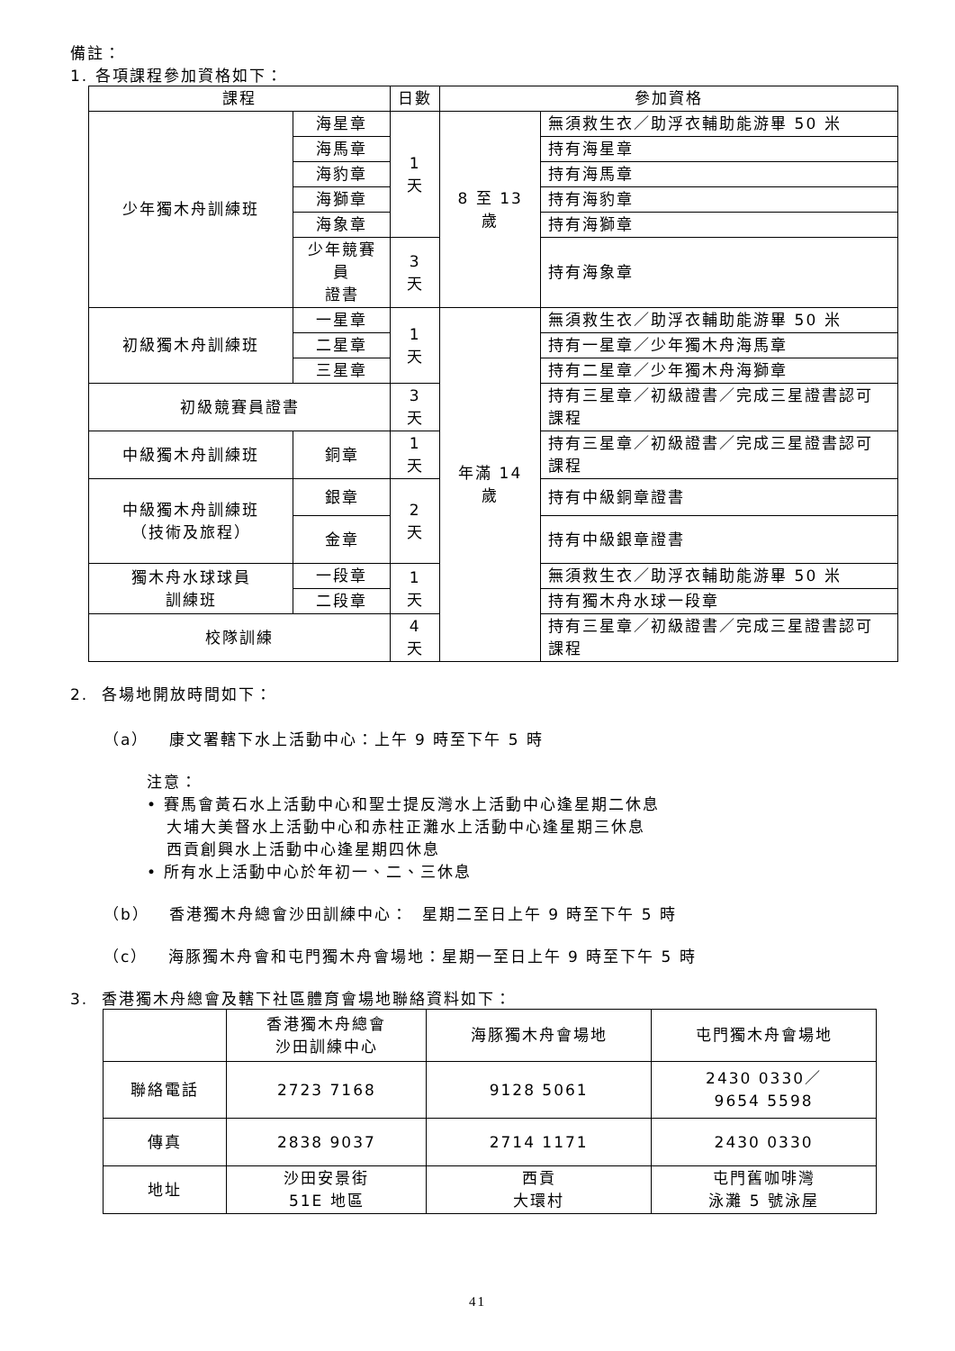備註：
1. 各項課程參加資格如下：
| 課程 | | 日數 | 參加資格 | |
| --- | --- | --- | --- | --- |
| 少年獨木舟訓練班 | 海星章 | 1 天 | 8 至 13 歲 | 無須救生衣／助浮衣輔助能游畢 50 米 |
| | 海馬章 | | | 持有海星章 |
| | 海豹章 | | | 持有海馬章 |
| | 海獅章 | | | 持有海豹章 |
| | 海象章 | | | 持有海獅章 |
| | 少年競賽員 證書 | 3 天 | | 持有海象章 |
| 初級獨木舟訓練班 | 一星章 | 1 天 | 年滿 14 歲 | 無須救生衣／助浮衣輔助能游畢 50 米 |
| | 二星章 | | | 持有一星章／少年獨木舟海馬章 |
| | 三星章 | | | 持有二星章／少年獨木舟海獅章 |
| 初級競賽員證書 | | 3 天 | | 持有三星章／初級證書／完成三星證書認可課程 |
| 中級獨木舟訓練班 | 銅章 | 1 天 | | 持有三星章／初級證書／完成三星證書認可課程 |
| 中級獨木舟訓練班 （技術及旅程） | 銀章 | 2 天 | | 持有中級銅章證書 |
| | 金章 | | | 持有中級銀章證書 |
| 獨木舟水球球員 訓練班 | 一段章 | 1 天 | | 無須救生衣／助浮衣輔助能游畢 50 米 |
| | 二段章 | | | 持有獨木舟水球一段章 |
| 校隊訓練 | | 4 天 | | 持有三星章／初級證書／完成三星證書認可課程 |
2. 各場地開放時間如下：
（a） 康文署轄下水上活動中心：上午 9 時至下午 5 時
注意：
• 賽馬會黃石水上活動中心和聖士提反灣水上活動中心逢星期二休息
大埔大美督水上活動中心和赤柱正灘水上活動中心逢星期三休息
西貢創興水上活動中心逢星期四休息
• 所有水上活動中心於年初一、二、三休息
（b） 香港獨木舟總會沙田訓練中心： 星期二至日上午 9 時至下午 5 時
（c） 海豚獨木舟會和屯門獨木舟會場地：星期一至日上午 9 時至下午 5 時
3. 香港獨木舟總會及轄下社區體育會場地聯絡資料如下：
| | 香港獨木舟總會 沙田訓練中心 | 海豚獨木舟會場地 | 屯門獨木舟會場地 |
| 聯絡電話 | 2723 7168 | 9128 5061 | 2430 0330／ 9654 5598 |
| 傳真 | 2838 9037 | 2714 1171 | 2430 0330 |
| 地址 | 沙田安景街 51E 地區 | 西貢 大環村 | 屯門舊咖啡灣 泳灘 5 號泳屋 |
41